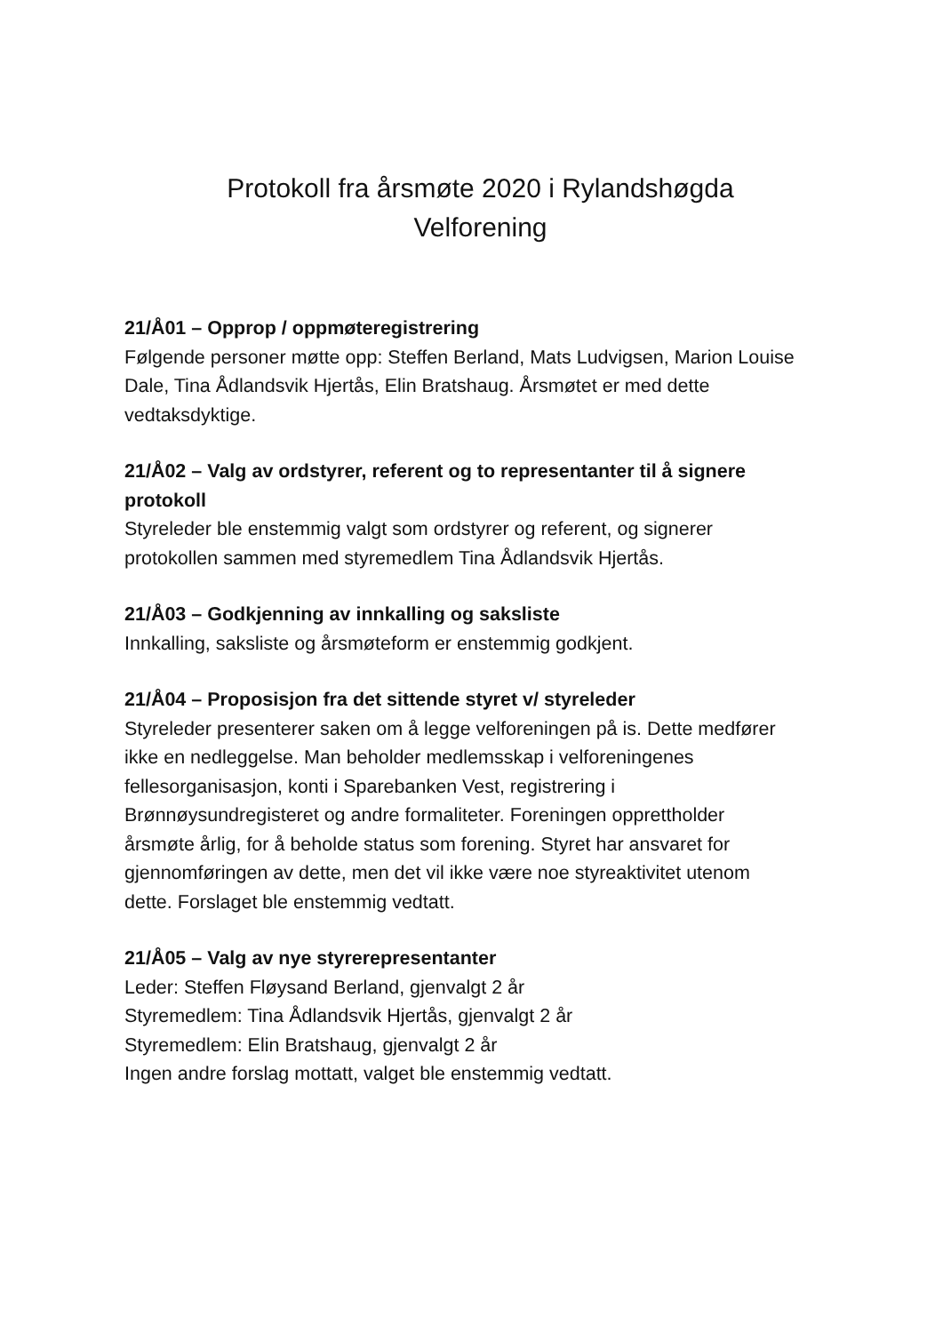Protokoll fra årsmøte 2020 i Rylandshøgda
Velforening
21/Å01 – Opprop / oppmøteregistrering
Følgende personer møtte opp: Steffen Berland, Mats Ludvigsen, Marion Louise Dale, Tina Ådlandsvik Hjertås, Elin Bratshaug. Årsmøtet er med dette vedtaksdyktige.
21/Å02 – Valg av ordstyrer, referent og to representanter til å signere protokoll
Styreleder ble enstemmig valgt som ordstyrer og referent, og signerer protokollen sammen med styremedlem Tina Ådlandsvik Hjertås.
21/Å03 – Godkjenning av innkalling og saksliste
Innkalling, saksliste og årsmøteform er enstemmig godkjent.
21/Å04 – Proposisjon fra det sittende styret v/ styreleder
Styreleder presenterer saken om å legge velforeningen på is. Dette medfører ikke en nedleggelse. Man beholder medlemsskap i velforeningenes fellesorganisasjon, konti i Sparebanken Vest, registrering i Brønnøysundregisteret og andre formaliteter. Foreningen opprettholder årsmøte årlig, for å beholde status som forening. Styret har ansvaret for gjennomføringen av dette, men det vil ikke være noe styreaktivitet utenom dette. Forslaget ble enstemmig vedtatt.
21/Å05 – Valg av nye styrerepresentanter
Leder: Steffen Fløysand Berland, gjenvalgt 2 år
Styremedlem: Tina Ådlandsvik Hjertås, gjenvalgt 2 år
Styremedlem: Elin Bratshaug, gjenvalgt 2 år
Ingen andre forslag mottatt, valget ble enstemmig vedtatt.